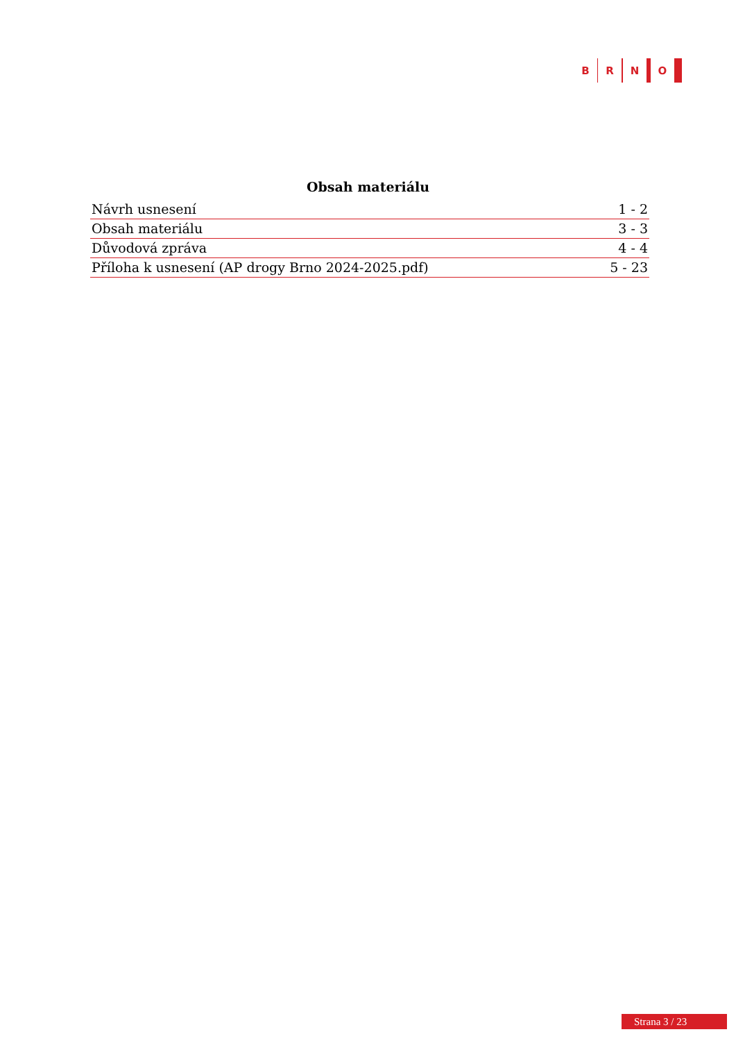B R N O
Obsah materiálu
| Návrh usnesení | 1 - 2 |
| Obsah materiálu | 3 - 3 |
| Důvodová zpráva | 4 - 4 |
| Příloha k usnesení (AP drogy Brno 2024-2025.pdf) | 5 - 23 |
Strana 3 / 23